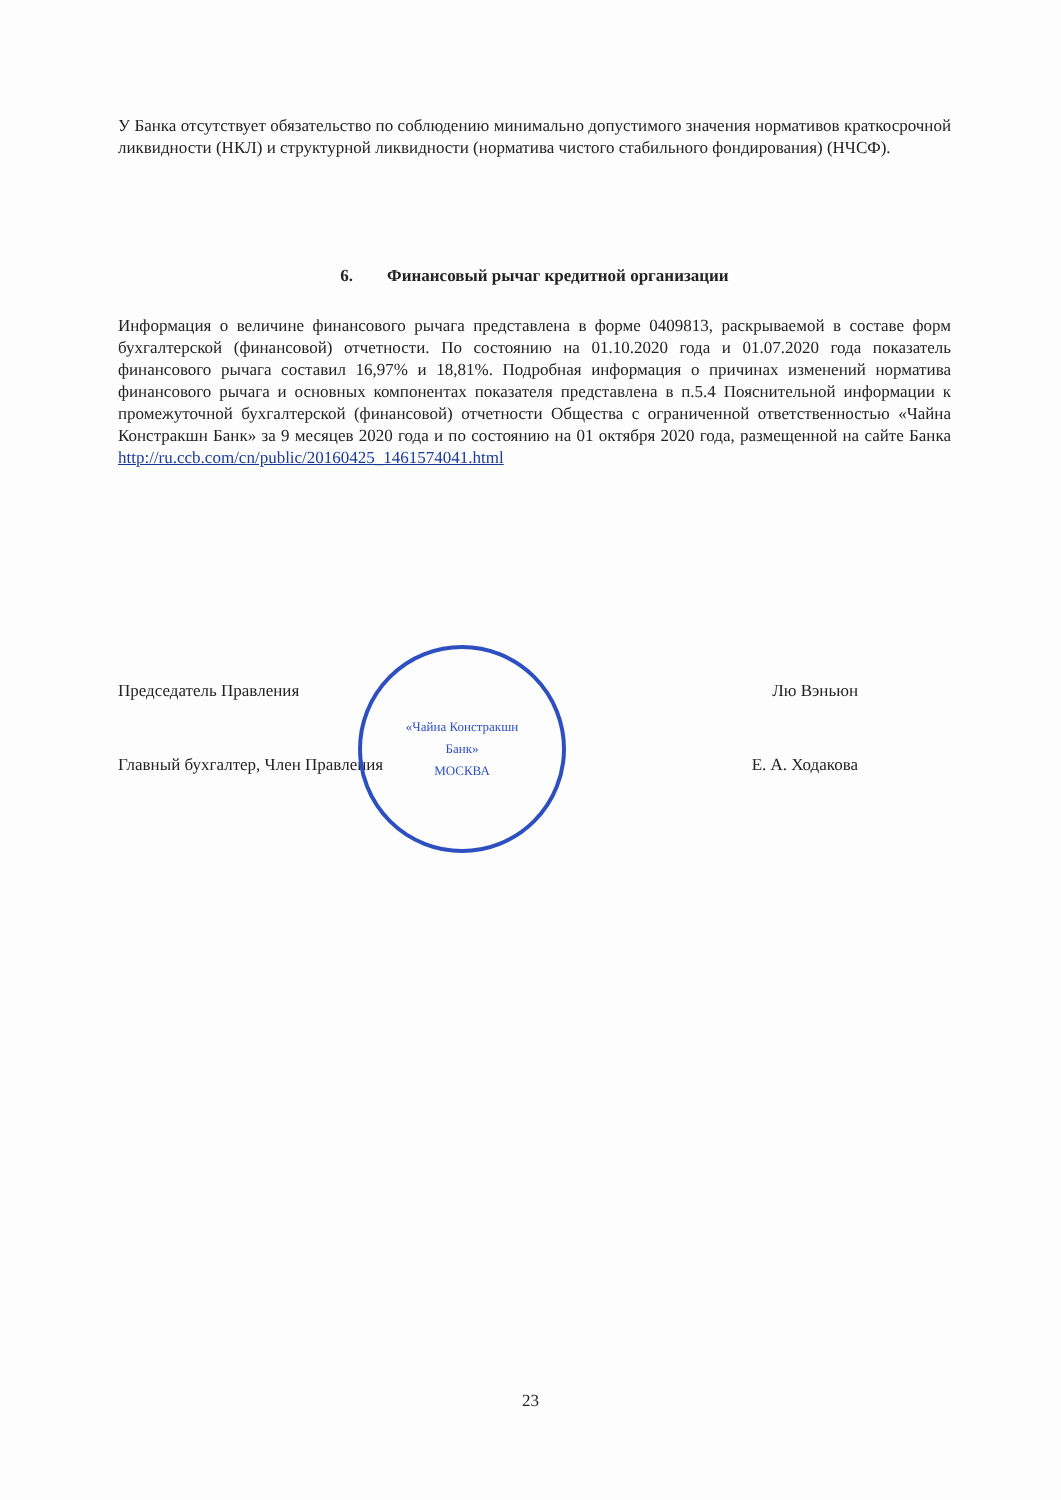У Банка отсутствует обязательство по соблюдению минимально допустимого значения нормативов краткосрочной ликвидности (НКЛ) и структурной ликвидности (норматива чистого стабильного фондирования) (НЧСФ).
6. Финансовый рычаг кредитной организации
Информация о величине финансового рычага представлена в форме 0409813, раскрываемой в составе форм бухгалтерской (финансовой) отчетности. По состоянию на 01.10.2020 года и 01.07.2020 года показатель финансового рычага составил 16,97% и 18,81%. Подробная информация о причинах изменений норматива финансового рычага и основных компонентах показателя представлена в п.5.4 Пояснительной информации к промежуточной бухгалтерской (финансовой) отчетности Общества с ограниченной ответственностью «Чайна Констракшн Банк» за 9 месяцев 2020 года и по состоянию на 01 октября 2020 года, размещенной на сайте Банка http://ru.ccb.com/cn/public/20160425_1461574041.html
Председатель Правления Лю Вэньюн
Главный бухгалтер, Член Правления Е. А. Ходакова
«Чайна Констракшн
Банк»
МОСКВА
23